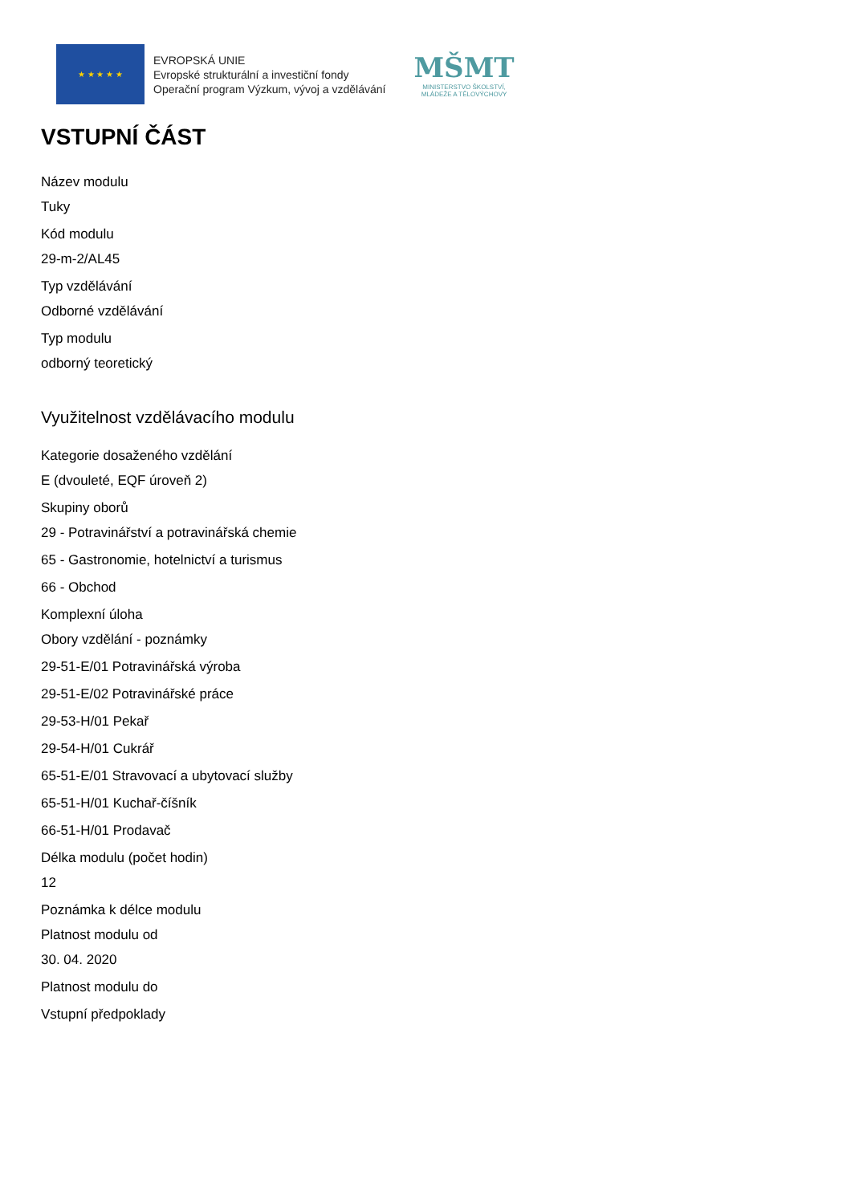★ ★ ★ ★ ★
EVROPSKÁ UNIE
Evropské strukturální a investiční fondy
Operační program Výzkum, vývoj a vzdělávání
MŠMT
MINISTERSTVO ŠKOLSTVÍ,
MLÁDEŽE A TĚLOVÝCHOVY
VSTUPNÍ ČÁST
Název modulu
Tuky
Kód modulu
29-m-2/AL45
Typ vzdělávání
Odborné vzdělávání
Typ modulu
odborný teoretický
Využitelnost vzdělávacího modulu
Kategorie dosaženého vzdělání
E (dvouleté, EQF úroveň 2)
Skupiny oborů
29 - Potravinářství a potravinářská chemie
65 - Gastronomie, hotelnictví a turismus
66 - Obchod
Komplexní úloha
Obory vzdělání - poznámky
29-51-E/01 Potravinářská výroba
29-51-E/02 Potravinářské práce
29-53-H/01 Pekař
29-54-H/01 Cukrář
65-51-E/01 Stravovací a ubytovací služby
65-51-H/01 Kuchař-číšník
66-51-H/01 Prodavač
Délka modulu (počet hodin)
12
Poznámka k délce modulu
Platnost modulu od
30. 04. 2020
Platnost modulu do
Vstupní předpoklady